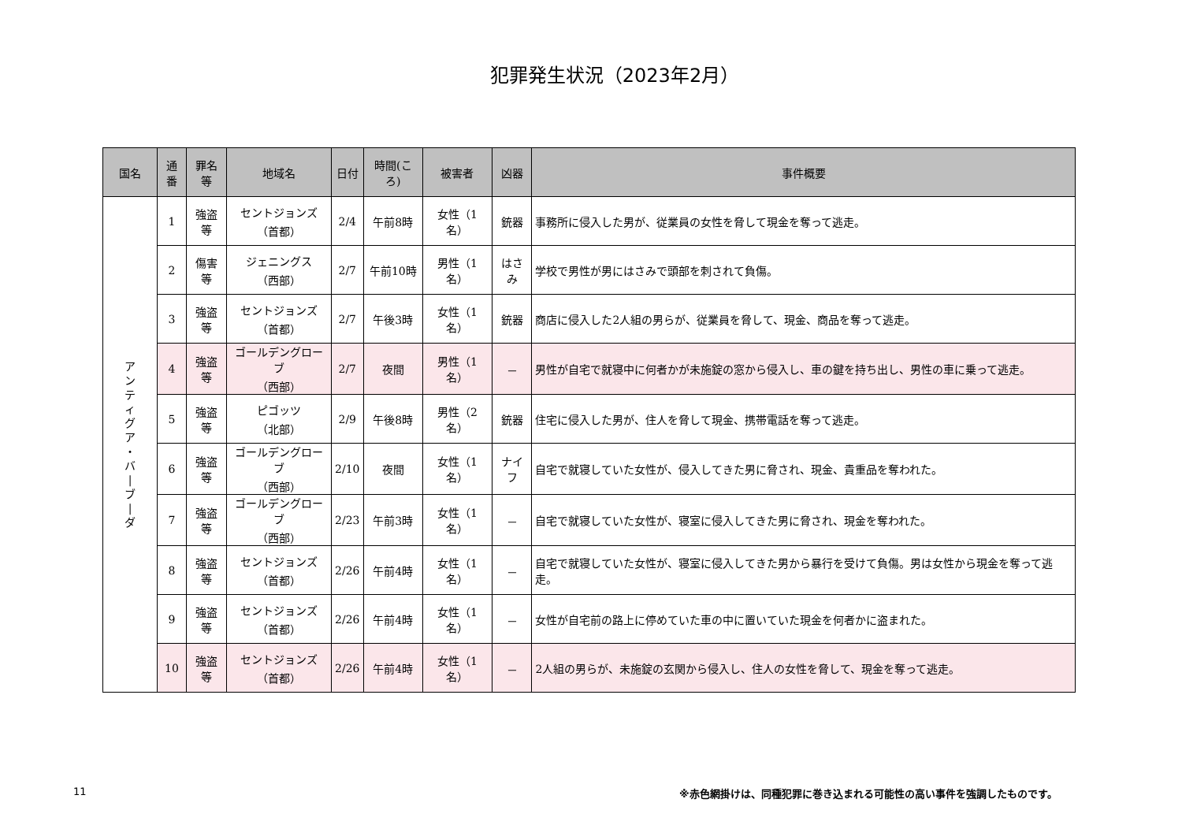犯罪発生状況（2023年2月）
| 国名 | 通番 | 罪名等 | 地域名 | 日付 | 時間(ころ) | 被害者 | 凶器 | 事件概要 |
| --- | --- | --- | --- | --- | --- | --- | --- | --- |
| ア ン テ ィ グ ア ・ バ / ブ / ダ | 1 | 強盗等 | セントジョンズ （首都） | 2/4 | 午前8時 | 女性（1名） | 銃器 | 事務所に侵入した男が、従業員の女性を脅して現金を奪って逃走。 |
| | 2 | 傷害等 | ジェニングス （西部） | 2/7 | 午前10時 | 男性（1名） | はさみ | 学校で男性が男にはさみで頭部を刺されて負傷。 |
| | 3 | 強盗等 | セントジョンズ （首都） | 2/7 | 午後3時 | 女性（1名） | 銃器 | 商店に侵入した2人組の男らが、従業員を脅して、現金、商品を奪って逃走。 |
| | 4 | 強盗等 | ゴールデングローブ （西部） | 2/7 | 夜間 | 男性（1名） | － | 男性が自宅で就寝中に何者かが未施錠の窓から侵入し、車の鍵を持ち出し、男性の車に乗って逃走。 |
| | 5 | 強盗等 | ピゴッツ （北部） | 2/9 | 午後8時 | 男性（2名） | 銃器 | 住宅に侵入した男が、住人を脅して現金、携帯電話を奪って逃走。 |
| | 6 | 強盗等 | ゴールデングローブ （西部） | 2/10 | 夜間 | 女性（1名） | ナイフ | 自宅で就寝していた女性が、侵入してきた男に脅され、現金、貴重品を奪われた。 |
| | 7 | 強盗等 | ゴールデングローブ （西部） | 2/23 | 午前3時 | 女性（1名） | － | 自宅で就寝していた女性が、寝室に侵入してきた男に脅され、現金を奪われた。 |
| | 8 | 強盗等 | セントジョンズ （首都） | 2/26 | 午前4時 | 女性（1名） | － | 自宅で就寝していた女性が、寝室に侵入してきた男から暴行を受けて負傷。男は女性から現金を奪って逃走。 |
| | 9 | 強盗等 | セントジョンズ （首都） | 2/26 | 午前4時 | 女性（1名） | － | 女性が自宅前の路上に停めていた車の中に置いていた現金を何者かに盗まれた。 |
| | 10 | 強盗等 | セントジョンズ （首都） | 2/26 | 午前4時 | 女性（1名） | － | 2人組の男らが、未施錠の玄関から侵入し、住人の女性を脅して、現金を奪って逃走。 |
11
※赤色網掛けは、同種犯罪に巻き込まれる可能性の高い事件を強調したものです。